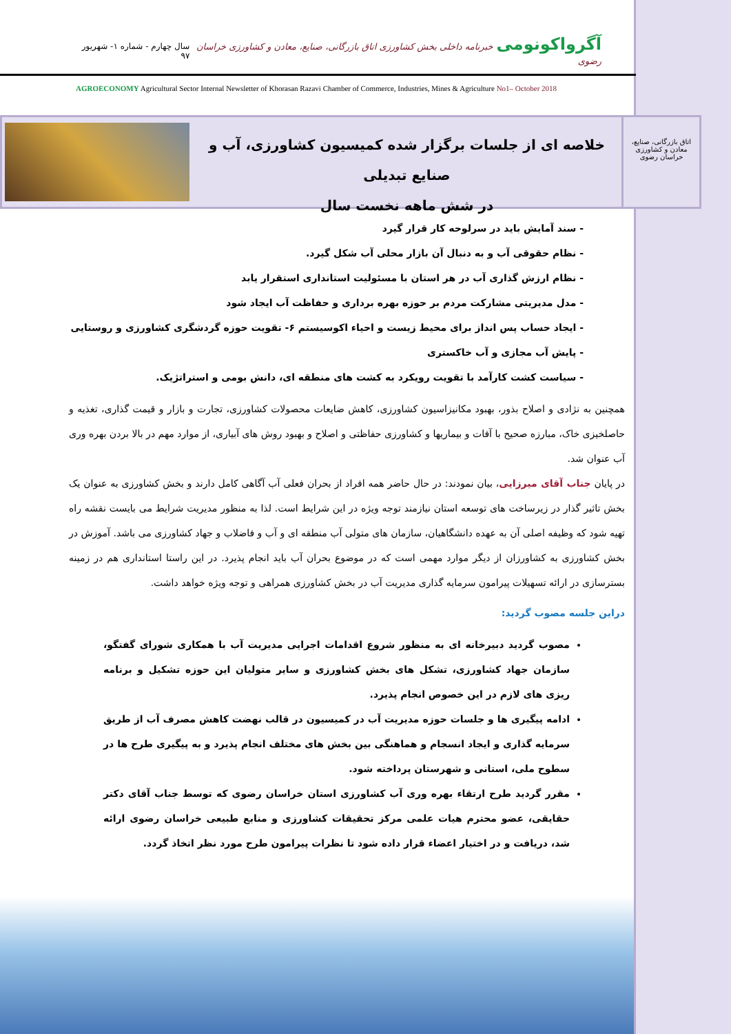آگرواکونومی خبرنامه داخلی بخش کشاورزی اتاق بازرگانی، صنایع، معادن و کشاورزی خراسان رضوی
سال چهارم - شماره ۱- شهریور ۹۷
AGROECONOMY Agricultural Sector Internal Newsletter of Khorasan Razavi Chamber of Commerce, Industries, Mines & Agriculture No1– October 2018
اتاق بازرگانی، صنایع، معادن و کشاورزی خراسان رضوی
خلاصه ای از جلسات برگزار شده کمیسیون کشاورزی، آب و صنایع تبدیلی
در شش ماهه نخست سال
- سند آمایش باید در سرلوحه کار قرار گیرد
- نظام حقوقی آب و به دنبال آن بازار محلی آب شکل گیرد.
- نظام ارزش گذاری آب در هر استان با مسئولیت استانداری استقرار یابد
- مدل مدیریتی مشارکت مردم بر حوزه بهره برداری و حفاظت آب ایجاد شود
- ایجاد حساب پس انداز برای محیط زیست و احیاء اکوسیستم ۶- تقویت حوزه گردشگری کشاورزی و روستایی
- پایش آب مجازی و آب خاکستری
- سیاست کشت کارآمد با تقویت رویکرد به کشت های منطقه ای، دانش بومی و استراتژیک.
همچنین به نژادی و اصلاح بذور، بهبود مکانیزاسیون کشاورزی، کاهش ضایعات محصولات کشاورزی، تجارت و بازار و قیمت گذاری، تغذیه و حاصلخیزی خاک، مبارزه صحیح با آفات و بیماریها و کشاورزی حفاظتی و اصلاح و بهبود روش های آبیاری، از موارد مهم در بالا بردن بهره وری آب عنوان شد.
در پایان جناب آقای میرزایی، بیان نمودند: در حال حاضر همه افراد از بحران فعلی آب آگاهی کامل دارند و بخش کشاورزی به عنوان یک بخش تاثیر گذار در زیرساخت های توسعه استان نیازمند توجه ویژه در این شرایط است. لذا به منظور مدیریت شرایط می بایست نقشه راه تهیه شود که وظیفه اصلی آن به عهده دانشگاهیان، سازمان های متولی آب منطقه ای و آب و فاضلاب و جهاد کشاورزی می باشد. آموزش در بخش کشاورزی به کشاورزان از دیگر موارد مهمی است که در موضوع بحران آب باید انجام پذیرد. در این راستا استانداری هم در زمینه بسترسازی در ارائه تسهیلات پیرامون سرمایه گذاری مدیریت آب در بخش کشاورزی همراهی و توجه ویژه خواهد داشت.
دراین جلسه مصوب گردید:
مصوب گردید دبیرخانه ای به منظور شروع اقدامات اجرایی مدیریت آب با همکاری شورای گفتگو، سازمان جهاد کشاورزی، تشکل های بخش کشاورزی و سایر متولیان این حوزه تشکیل و برنامه ریزی های لازم در این خصوص انجام پذیرد.
ادامه پیگیری ها و جلسات حوزه مدیریت آب در کمیسیون در قالب نهضت کاهش مصرف آب از طریق سرمایه گذاری و ایجاد انسجام و هماهنگی بین بخش های مختلف انجام پذیرد و به پیگیری طرح ها در سطوح ملی، استانی و شهرستان پرداخته شود.
مقرر گردید طرح ارتقاء بهره وری آب کشاورزی استان خراسان رضوی که توسط جناب آقای دکتر حقایقی، عضو محترم هیات علمی مرکز تحقیقات کشاورزی و منابع طبیعی خراسان رضوی ارائه شد، دریافت و در اختیار اعضاء قرار داده شود تا نظرات پیرامون طرح مورد نظر اتخاذ گردد.